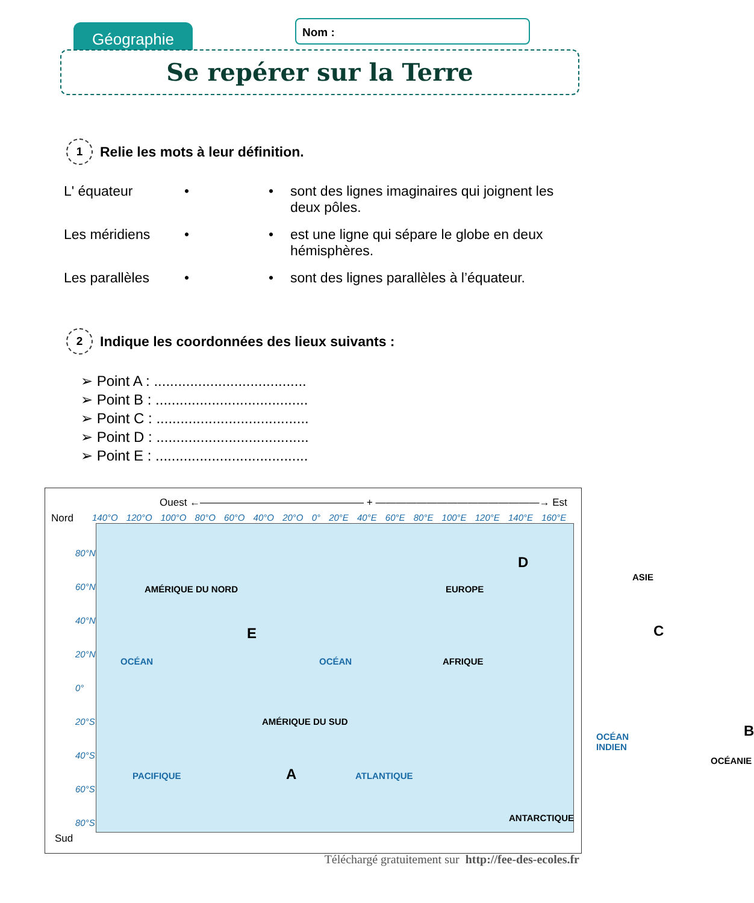Géographie Nom :
Se repérer sur la Terre
1 Relie les mots à leur définition.
L' équateur • • sont des lignes imaginaires qui joignent les deux pôles.
Les méridiens • • est une ligne qui sépare le globe en deux hémisphères.
Les parallèles • • sont des lignes parallèles à l’équateur.
2 Indique les coordonnées des lieux suivants :
➢ Point A : ......................................
➢ Point B : ......................................
➢ Point C : ......................................
➢ Point D : ......................................
➢ Point E : ......................................
Ouest ←———————————————— + ————————————————→ Est
Nord
140°O 120°O 100°O 80°O 60°O 40°O 20°O 0° 20°E 40°E 60°E 80°E 100°E 120°E 140°E 160°E
80°N 60°N 40°N 20°N 0° 20°S 40°S 60°S 80°S
Sud
AMÉRIQUE DU NORD
E
OCÉAN OCÉAN
EUROPE
D
ASIE
C
AFRIQUE
AMÉRIQUE DU SUD
A
PACIFIQUE ATLANTIQUE
OCÉAN INDIEN B
OCÉANIE
ANTARCTIQUE
Téléchargé gratuitement sur http://fee-des-ecoles.fr